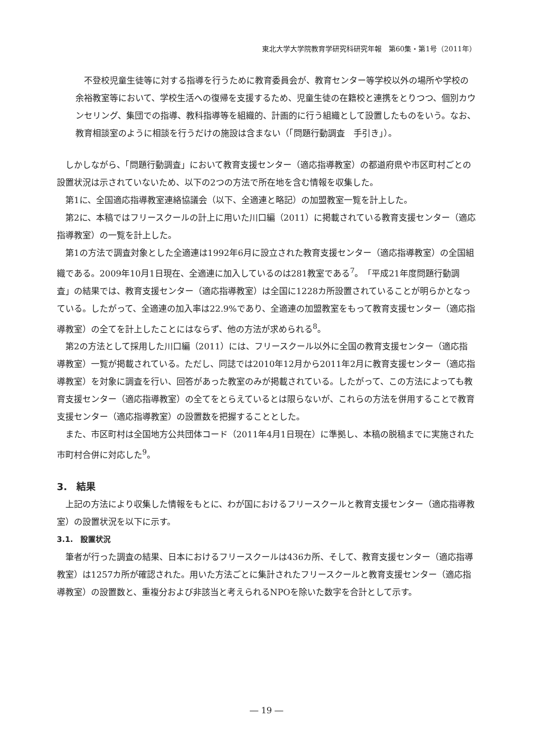東北大学大学院教育学研究科研究年報　第60集・第1号（2011年）
不登校児童生徒等に対する指導を行うために教育委員会が、教育センター等学校以外の場所や学校の余裕教室等において、学校生活への復帰を支援するため、児童生徒の在籍校と連携をとりつつ、個別カウンセリング、集団での指導、教科指導等を組織的、計画的に行う組織として設置したものをいう。なお、教育相談室のように相談を行うだけの施設は含まない（「問題行動調査　手引き」）。
しかしながら、「問題行動調査」において教育支援センター（適応指導教室）の都道府県や市区町村ごとの設置状況は示されていないため、以下の2つの方法で所在地を含む情報を収集した。
第1に、全国適応指導教室連絡協議会（以下、全適連と略記）の加盟教室一覧を計上した。
第2に、本稿ではフリースクールの計上に用いた川口編（2011）に掲載されている教育支援センター（適応指導教室）の一覧を計上した。
第1の方法で調査対象とした全適連は1992年6月に設立された教育支援センター（適応指導教室）の全国組織である。2009年10月1日現在、全適連に加入しているのは281教室である<sup>7</sup>。「平成21年度問題行動調査」の結果では、教育支援センター（適応指導教室）は全国に1228カ所設置されていることが明らかとなっている。したがって、全適連の加入率は22.9%であり、全適連の加盟教室をもって教育支援センター（適応指導教室）の全てを計上したことにはならず、他の方法が求められる<sup>8</sup>。
第2の方法として採用した川口編（2011）には、フリースクール以外に全国の教育支援センター（適応指導教室）一覧が掲載されている。ただし、同誌では2010年12月から2011年2月に教育支援センター（適応指導教室）を対象に調査を行い、回答があった教室のみが掲載されている。したがって、この方法によっても教育支援センター（適応指導教室）の全てをとらえているとは限らないが、これらの方法を併用することで教育支援センター（適応指導教室）の設置数を把握することとした。
また、市区町村は全国地方公共団体コード（2011年4月1日現在）に準拠し、本稿の脱稿までに実施された市町村合併に対応した<sup>9</sup>。
3.　結果
上記の方法により収集した情報をもとに、わが国におけるフリースクールと教育支援センター（適応指導教室）の設置状況を以下に示す。
3.1.　設置状況
筆者が行った調査の結果、日本におけるフリースクールは436カ所、そして、教育支援センター（適応指導教室）は1257カ所が確認された。用いた方法ごとに集計されたフリースクールと教育支援センター（適応指導教室）の設置数と、重複分および非該当と考えられるNPOを除いた数字を合計として示す。
― 19 ―